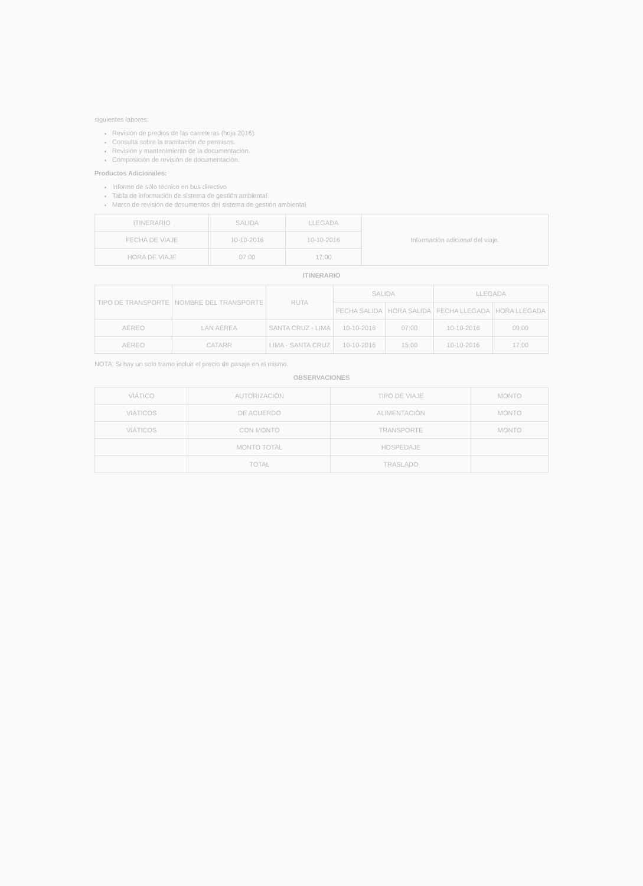siguientes labores:
Revisión de predios de las carreteras (hoja 2016).
Consulta sobre la tramitación de permisos.
Revisión y mantenimiento de la documentación.
Composición de revisión de documentación.
Productos Adicionales:
Informe de sólo técnico en bus directivo
Tabla de información de sistema de gestión ambiental
Marco de revisión de documentos del sistema de gestión ambiental
| ITINERARIO | SALIDA | LLEGADA | Información adicional del viaje. |
| --- | --- | --- | --- |
| FECHA DE VIAJE | 10-10-2016 | 10-10-2016 | |
| HORA DE VIAJE | 07:00 | 17:00 | |
ITINERARIO
| TIPO DE TRANSPORTE | NOMBRE DEL TRANSPORTE | RUTA | SALIDA | | LLEGADA | |
| --- | --- | --- | --- | --- | --- | --- |
| | | | FECHA SALIDA | HORA SALIDA | FECHA LLEGADA | HORA LLEGADA |
| AÉREO | LAN AÉREA | SANTA CRUZ - LIMA | 10-10-2016 | 07:00 | 10-10-2016 | 09:00 |
| AÉREO | CATARR | LIMA - SANTA CRUZ | 10-10-2016 | 15:00 | 10-10-2016 | 17:00 |
NOTA: Si hay un solo tramo incluir el precio de pasaje en el mismo.
OBSERVACIONES
| VIÁTICO | AUTORIZACIÓN | TIPO DE VIAJE | MONTO |
| --- | --- | --- | --- |
| VIÁTICOS | DE ACUERDO | ALIMENTACIÓN | MONTO |
| VIÁTICOS | CON MONTO | TRANSPORTE | MONTO |
| | MONTO TOTAL | HOSPEDAJE | |
| | TOTAL | TRASLADO | |